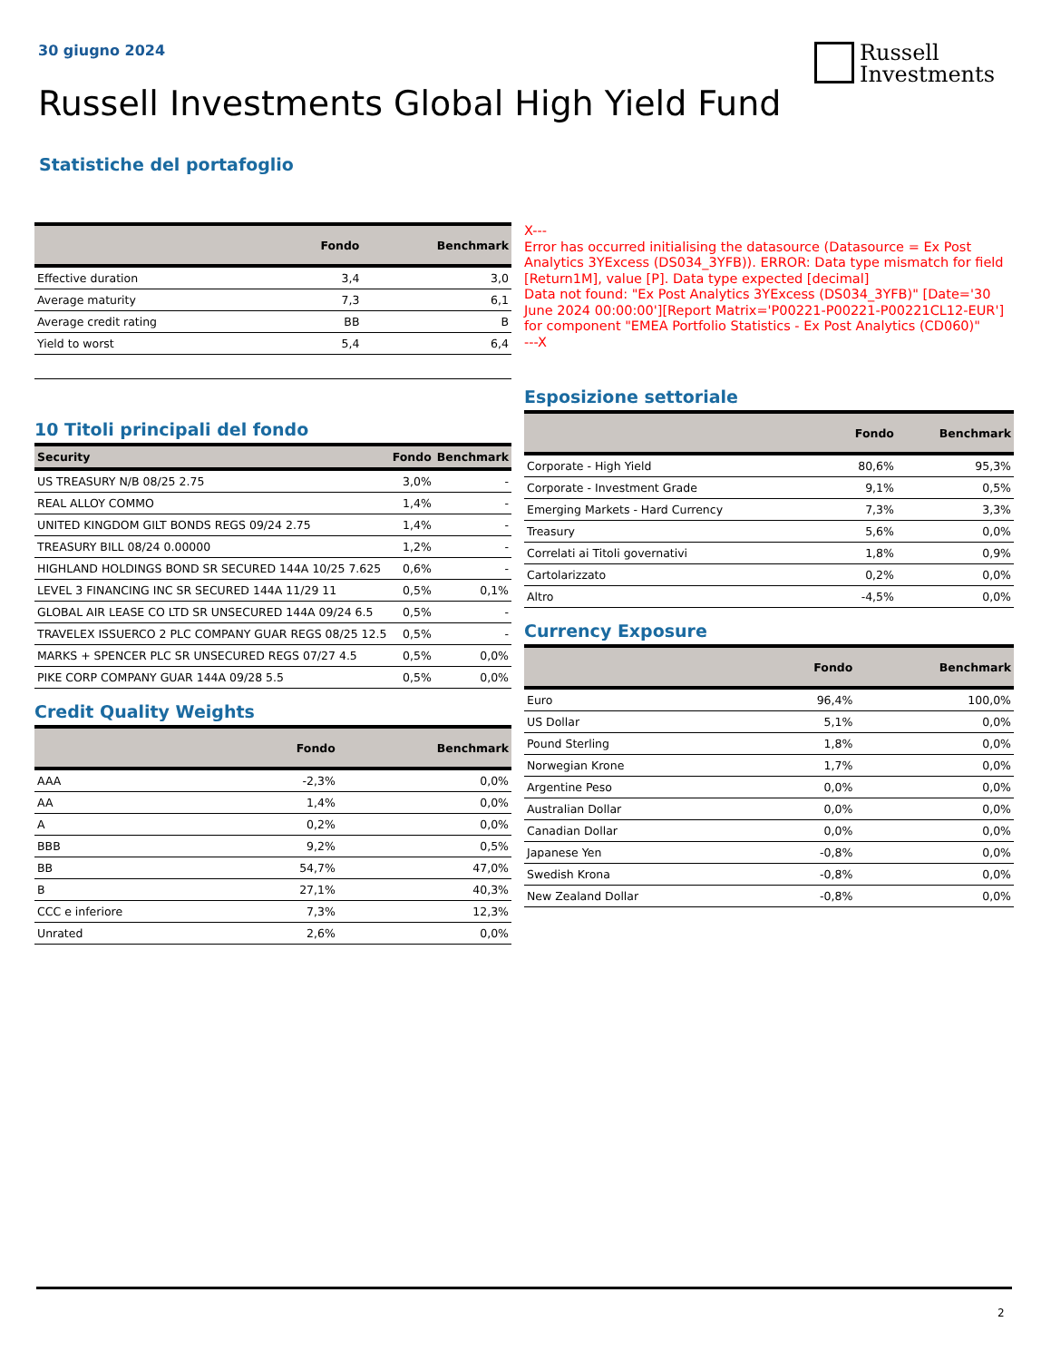30 giugno 2024
Russell
Investments
Russell Investments Global High Yield Fund
Statistiche del portafoglio
| | Fondo | Benchmark |
| --- | --- | --- |
| Effective duration | 3,4 | 3,0 |
| Average maturity | 7,3 | 6,1 |
| Average credit rating | BB | B |
| Yield to worst | 5,4 | 6,4 |
10 Titoli principali del fondo
| Security | Fondo | Benchmark |
| --- | --- | --- |
| US TREASURY N/B 08/25 2.75 | 3,0% | - |
| REAL ALLOY COMMO | 1,4% | - |
| UNITED KINGDOM GILT BONDS REGS 09/24 2.75 | 1,4% | - |
| TREASURY BILL 08/24 0.00000 | 1,2% | - |
| HIGHLAND HOLDINGS BOND SR SECURED 144A 10/25 7.625 | 0,6% | - |
| LEVEL 3 FINANCING INC SR SECURED 144A 11/29 11 | 0,5% | 0,1% |
| GLOBAL AIR LEASE CO LTD SR UNSECURED 144A 09/24 6.5 | 0,5% | - |
| TRAVELEX ISSUERCO 2 PLC COMPANY GUAR REGS 08/25 12.5 | 0,5% | - |
| MARKS + SPENCER PLC SR UNSECURED REGS 07/27 4.5 | 0,5% | 0,0% |
| PIKE CORP COMPANY GUAR 144A 09/28 5.5 | 0,5% | 0,0% |
Credit Quality Weights
| | Fondo | Benchmark |
| --- | --- | --- |
| AAA | -2,3% | 0,0% |
| AA | 1,4% | 0,0% |
| A | 0,2% | 0,0% |
| BBB | 9,2% | 0,5% |
| BB | 54,7% | 47,0% |
| B | 27,1% | 40,3% |
| CCC e inferiore | 7,3% | 12,3% |
| Unrated | 2,6% | 0,0% |
X---
Error has occurred initialising the datasource (Datasource = Ex Post Analytics 3YExcess (DS034_3YFB)). ERROR: Data type mismatch for field [Return1M], value [P]. Data type expected [decimal]
Data not found: "Ex Post Analytics 3YExcess (DS034_3YFB)" [Date='30 June 2024 00:00:00'][Report Matrix='P00221-P00221-P00221CL12-EUR'] for component "EMEA Portfolio Statistics - Ex Post Analytics (CD060)"
---X
Esposizione settoriale
| | Fondo | Benchmark |
| --- | --- | --- |
| Corporate - High Yield | 80,6% | 95,3% |
| Corporate - Investment Grade | 9,1% | 0,5% |
| Emerging Markets - Hard Currency | 7,3% | 3,3% |
| Treasury | 5,6% | 0,0% |
| Correlati ai Titoli governativi | 1,8% | 0,9% |
| Cartolarizzato | 0,2% | 0,0% |
| Altro | -4,5% | 0,0% |
Currency Exposure
| | Fondo | Benchmark |
| --- | --- | --- |
| Euro | 96,4% | 100,0% |
| US Dollar | 5,1% | 0,0% |
| Pound Sterling | 1,8% | 0,0% |
| Norwegian Krone | 1,7% | 0,0% |
| Argentine Peso | 0,0% | 0,0% |
| Australian Dollar | 0,0% | 0,0% |
| Canadian Dollar | 0,0% | 0,0% |
| Japanese Yen | -0,8% | 0,0% |
| Swedish Krona | -0,8% | 0,0% |
| New Zealand Dollar | -0,8% | 0,0% |
2